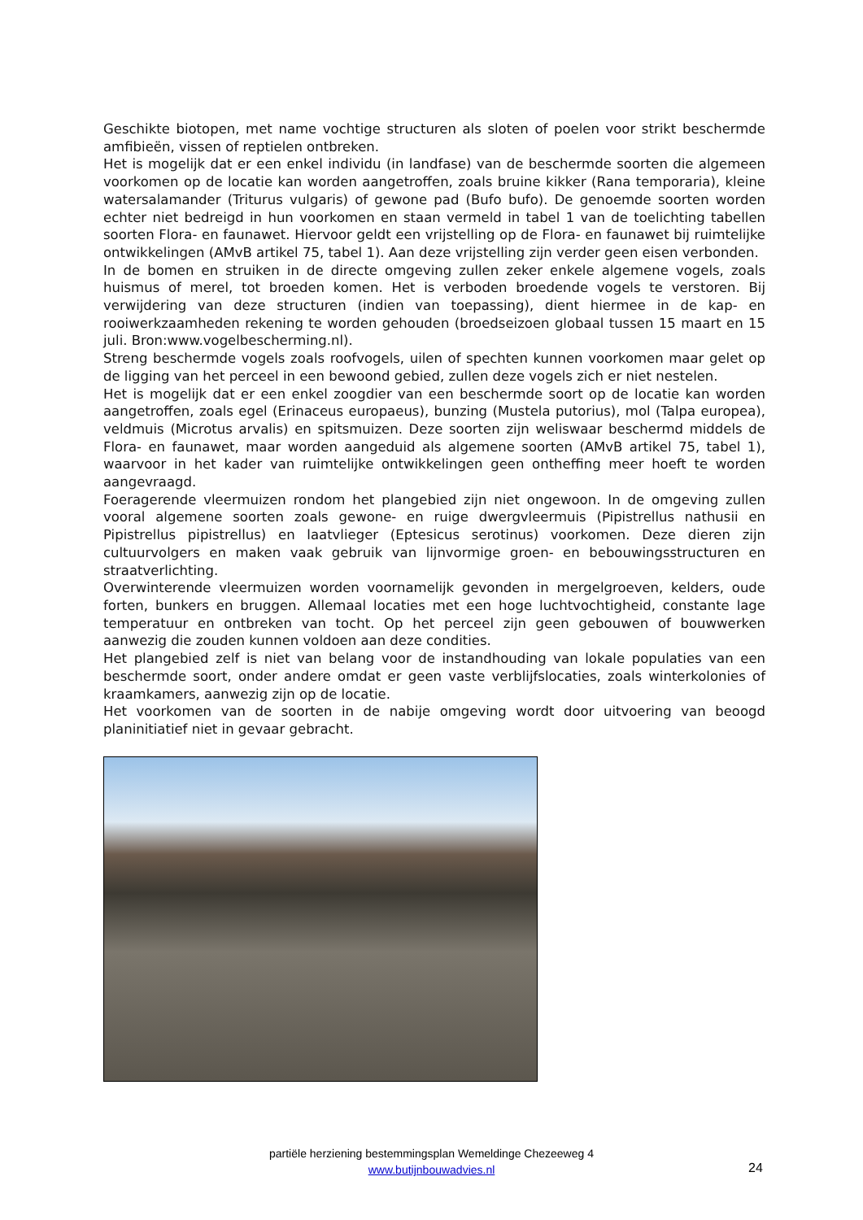Geschikte biotopen, met name vochtige structuren als sloten of poelen voor strikt beschermde amfibieën, vissen of reptielen ontbreken.
Het is mogelijk dat er een enkel individu (in landfase) van de beschermde soorten die algemeen voorkomen op de locatie kan worden aangetroffen, zoals bruine kikker (Rana temporaria), kleine watersalamander (Triturus vulgaris) of gewone pad (Bufo bufo). De genoemde soorten worden echter niet bedreigd in hun voorkomen en staan vermeld in tabel 1 van de toelichting tabellen soorten Flora- en faunawet. Hiervoor geldt een vrijstelling op de Flora- en faunawet bij ruimtelijke ontwikkelingen (AMvB artikel 75, tabel 1). Aan deze vrijstelling zijn verder geen eisen verbonden.
In de bomen en struiken in de directe omgeving zullen zeker enkele algemene vogels, zoals huismus of merel, tot broeden komen. Het is verboden broedende vogels te verstoren. Bij verwijdering van deze structuren (indien van toepassing), dient hiermee in de kap- en rooiwerkzaamheden rekening te worden gehouden (broedseizoen globaal tussen 15 maart en 15 juli. Bron:www.vogelbescherming.nl).
Streng beschermde vogels zoals roofvogels, uilen of spechten kunnen voorkomen maar gelet op de ligging van het perceel in een bewoond gebied, zullen deze vogels zich er niet nestelen.
Het is mogelijk dat er een enkel zoogdier van een beschermde soort op de locatie kan worden aangetroffen, zoals egel (Erinaceus europaeus), bunzing (Mustela putorius), mol (Talpa europea), veldmuis (Microtus arvalis) en spitsmuizen. Deze soorten zijn weliswaar beschermd middels de Flora- en faunawet, maar worden aangeduid als algemene soorten (AMvB artikel 75, tabel 1), waarvoor in het kader van ruimtelijke ontwikkelingen geen ontheffing meer hoeft te worden aangevraagd.
Foeragerende vleermuizen rondom het plangebied zijn niet ongewoon. In de omgeving zullen vooral algemene soorten zoals gewone- en ruige dwergvleermuis (Pipistrellus nathusii en Pipistrellus pipistrellus) en laatvlieger (Eptesicus serotinus) voorkomen. Deze dieren zijn cultuurvolgers en maken vaak gebruik van lijnvormige groen- en bebouwingsstructuren en straatverlichting.
Overwinterende vleermuizen worden voornamelijk gevonden in mergelgroeven, kelders, oude forten, bunkers en bruggen. Allemaal locaties met een hoge luchtvochtigheid, constante lage temperatuur en ontbreken van tocht. Op het perceel zijn geen gebouwen of bouwwerken aanwezig die zouden kunnen voldoen aan deze condities.
Het plangebied zelf is niet van belang voor de instandhouding van lokale populaties van een beschermde soort, onder andere omdat er geen vaste verblijfslocaties, zoals winterkolonies of kraamkamers, aanwezig zijn op de locatie.
Het voorkomen van de soorten in de nabije omgeving wordt door uitvoering van beoogd planinitiatief niet in gevaar gebracht.
partiële herziening bestemmingsplan Wemeldinge Chezeeweg 4
www.butijnbouwadvies.nl
24